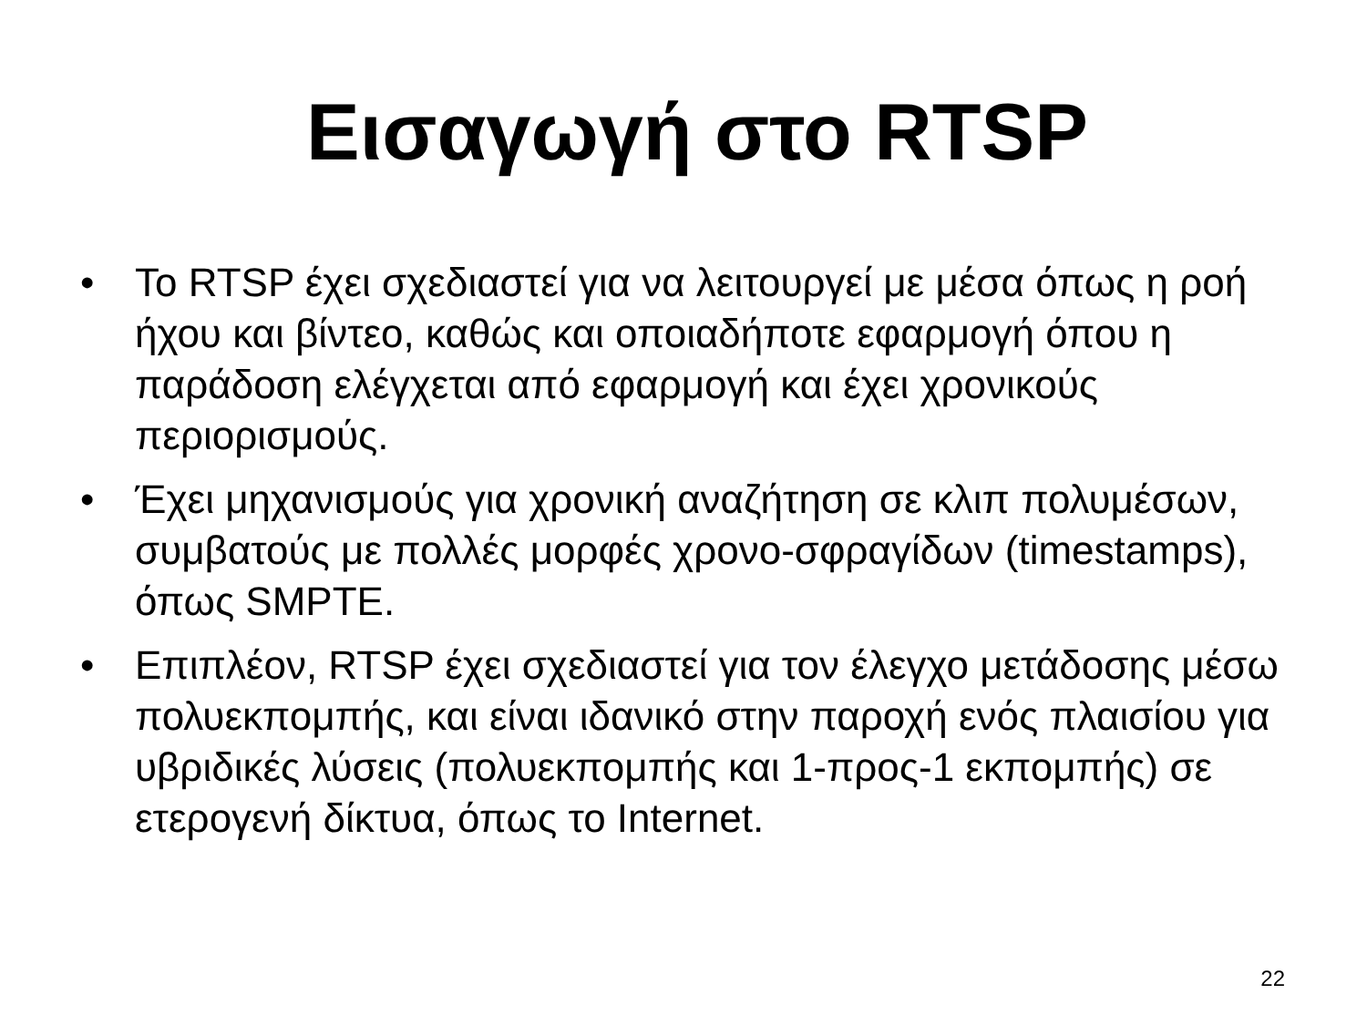Εισαγωγή στο RTSP
• Το RTSP έχει σχεδιαστεί για να λειτουργεί με μέσα όπως η ροή ήχου και βίντεο, καθώς και οποιαδήποτε εφαρμογή όπου η παράδοση ελέγχεται από εφαρμογή και έχει χρονικούς περιορισμούς.
• Έχει μηχανισμούς για χρονική αναζήτηση σε κλιπ πολυμέσων, συμβατούς με πολλές μορφές χρονο-σφραγίδων (timestamps), όπως SMPTE.
• Επιπλέον, RTSP έχει σχεδιαστεί για τον έλεγχο μετάδοσης μέσω πολυεκπομπής, και είναι ιδανικό στην παροχή ενός πλαισίου για υβριδικές λύσεις (πολυεκπομπής και 1-προς-1 εκπομπής) σε ετερογενή δίκτυα, όπως το Internet.
22